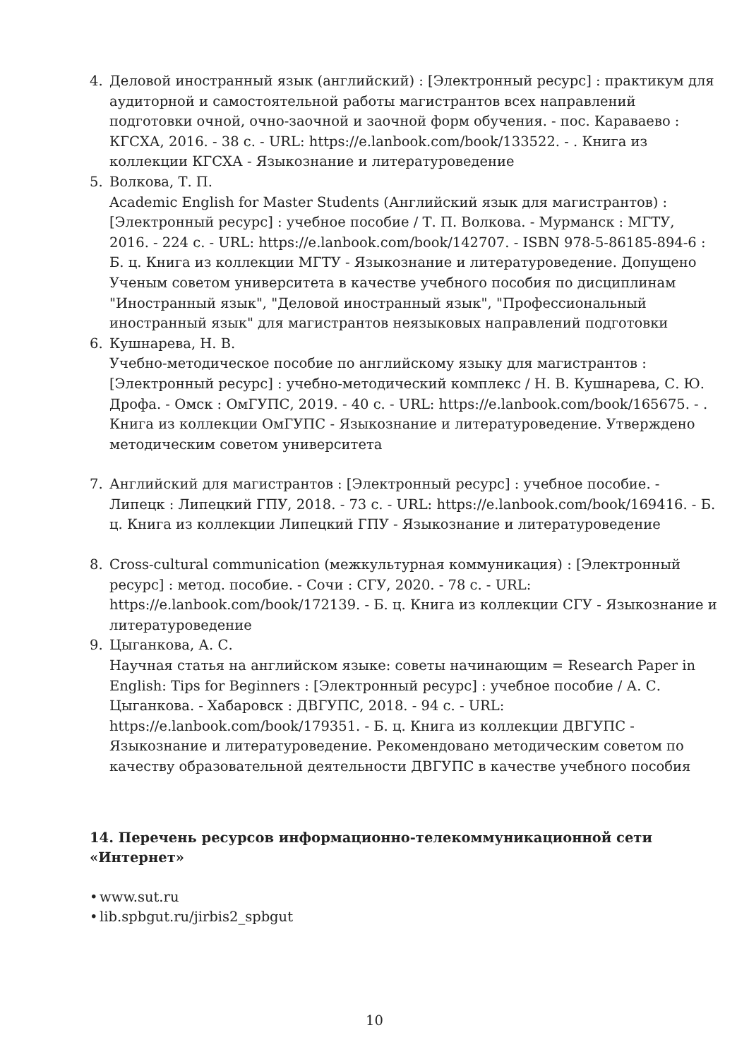4. Деловой иностранный язык (английский) : [Электронный ресурс] : практикум для аудиторной и самостоятельной работы магистрантов всех направлений подготовки очной, очно-заочной и заочной форм обучения. - пос. Караваево : КГСХА, 2016. - 38 с. - URL: https://e.lanbook.com/book/133522. - . Книга из коллекции КГСХА - Языкознание и литературоведение
5. Волкова, Т. П.
Academic English for Master Students (Английский язык для магистрантов) : [Электронный ресурс] : учебное пособие / Т. П. Волкова. - Мурманск : МГТУ, 2016. - 224 с. - URL: https://e.lanbook.com/book/142707. - ISBN 978-5-86185-894-6 : Б. ц. Книга из коллекции МГТУ - Языкознание и литературоведение. Допущено Ученым советом университета в качестве учебного пособия по дисциплинам "Иностранный язык", "Деловой иностранный язык", "Профессиональный иностранный язык" для магистрантов неязыковых направлений подготовки
6. Кушнарева, Н. В.
Учебно-методическое пособие по английскому языку для магистрантов : [Электронный ресурс] : учебно-методический комплекс / Н. В. Кушнарева, С. Ю. Дрофа. - Омск : ОмГУПС, 2019. - 40 с. - URL: https://e.lanbook.com/book/165675. - . Книга из коллекции ОмГУПС - Языкознание и литературоведение. Утверждено методическим советом университета
7. Английский для магистрантов : [Электронный ресурс] : учебное пособие. - Липецк : Липецкий ГПУ, 2018. - 73 с. - URL: https://e.lanbook.com/book/169416. - Б. ц. Книга из коллекции Липецкий ГПУ - Языкознание и литературоведение
8. Cross-cultural communication (межкультурная коммуникация) : [Электронный ресурс] : метод. пособие. - Сочи : СГУ, 2020. - 78 с. - URL: https://e.lanbook.com/book/172139. - Б. ц. Книга из коллекции СГУ - Языкознание и литературоведение
9. Цыганкова, А. С.
Научная статья на английском языке: советы начинающим = Research Paper in English: Tips for Beginners : [Электронный ресурс] : учебное пособие / А. С. Цыганкова. - Хабаровск : ДВГУПС, 2018. - 94 с. - URL: https://e.lanbook.com/book/179351. - Б. ц. Книга из коллекции ДВГУПС - Языкознание и литературоведение. Рекомендовано методическим советом по качеству образовательной деятельности ДВГУПС в качестве учебного пособия
14. Перечень ресурсов информационно-телекоммуникационной сети «Интернет»
• www.sut.ru
• lib.spbgut.ru/jirbis2_spbgut
10